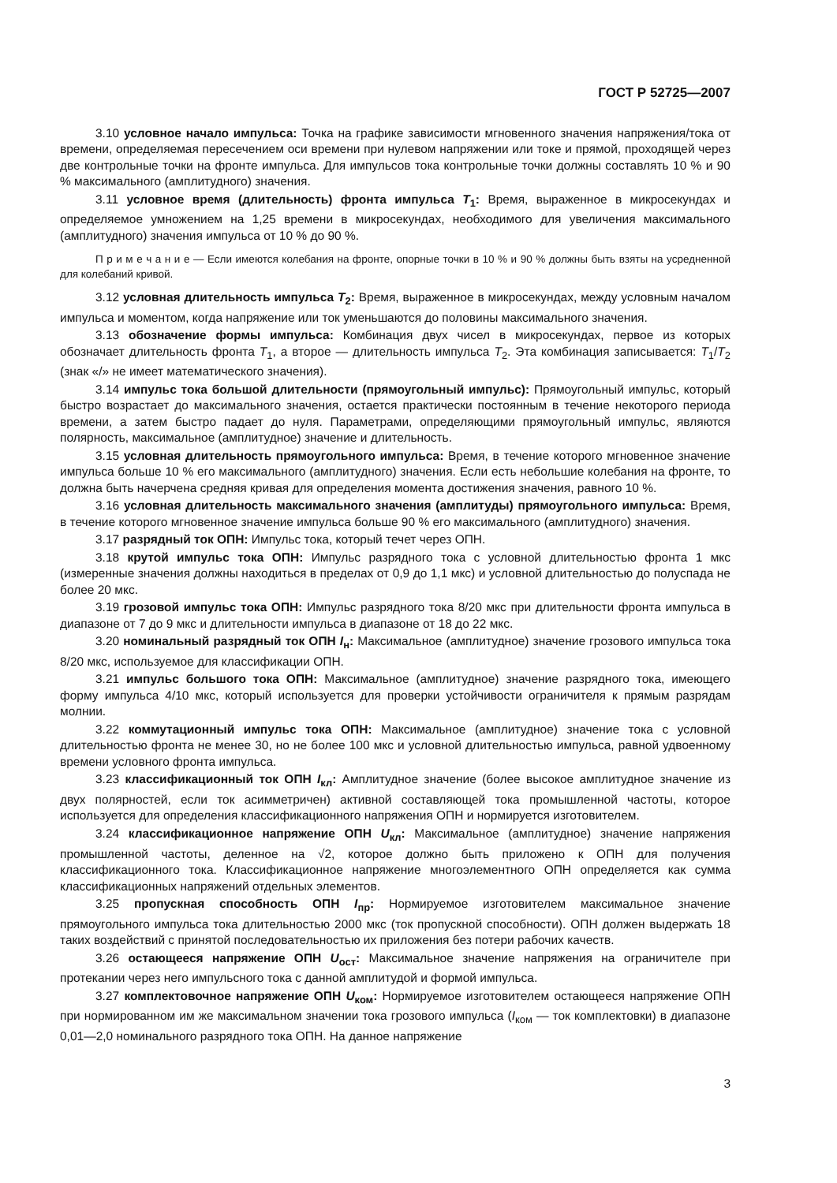ГОСТ Р 52725—2007
3.10 условное начало импульса: Точка на графике зависимости мгновенного значения напряжения/тока от времени, определяемая пересечением оси времени при нулевом напряжении или токе и прямой, проходящей через две контрольные точки на фронте импульса. Для импульсов тока контрольные точки должны составлять 10 % и 90 % максимального (амплитудного) значения.
3.11 условное время (длительность) фронта импульса T<sub>1</sub>: Время, выраженное в микросекундах и определяемое умножением на 1,25 времени в микросекундах, необходимого для увеличения максимального (амплитудного) значения импульса от 10 % до 90 %.
П р и м е ч а н и е — Если имеются колебания на фронте, опорные точки в 10 % и 90 % должны быть взяты на усредненной для колебаний кривой.
3.12 условная длительность импульса T<sub>2</sub>: Время, выраженное в микросекундах, между условным началом импульса и моментом, когда напряжение или ток уменьшаются до половины максимального значения.
3.13 обозначение формы импульса: Комбинация двух чисел в микросекундах, первое из которых обозначает длительность фронта T<sub>1</sub>, а второе — длительность импульса T<sub>2</sub>. Эта комбинация записывается: T<sub>1</sub>/T<sub>2</sub> (знак «/» не имеет математического значения).
3.14 импульс тока большой длительности (прямоугольный импульс): Прямоугольный импульс, который быстро возрастает до максимального значения, остается практически постоянным в течение некоторого периода времени, а затем быстро падает до нуля. Параметрами, определяющими прямоугольный импульс, являются полярность, максимальное (амплитудное) значение и длительность.
3.15 условная длительность прямоугольного импульса: Время, в течение которого мгновенное значение импульса больше 10 % его максимального (амплитудного) значения. Если есть небольшие колебания на фронте, то должна быть начерчена средняя кривая для определения момента достижения значения, равного 10 %.
3.16 условная длительность максимального значения (амплитуды) прямоугольного импульса: Время, в течение которого мгновенное значение импульса больше 90 % его максимального (амплитудного) значения.
3.17 разрядный ток ОПН: Импульс тока, который течет через ОПН.
3.18 крутой импульс тока ОПН: Импульс разрядного тока с условной длительностью фронта 1 мкс (измеренные значения должны находиться в пределах от 0,9 до 1,1 мкс) и условной длительностью до полуспада не более 20 мкс.
3.19 грозовой импульс тока ОПН: Импульс разрядного тока 8/20 мкс при длительности фронта импульса в диапазоне от 7 до 9 мкс и длительности импульса в диапазоне от 18 до 22 мкс.
3.20 номинальный разрядный ток ОПН I<sub>н</sub>: Максимальное (амплитудное) значение грозового импульса тока 8/20 мкс, используемое для классификации ОПН.
3.21 импульс большого тока ОПН: Максимальное (амплитудное) значение разрядного тока, имеющего форму импульса 4/10 мкс, который используется для проверки устойчивости ограничителя к прямым разрядам молнии.
3.22 коммутационный импульс тока ОПН: Максимальное (амплитудное) значение тока с условной длительностью фронта не менее 30, но не более 100 мкс и условной длительностью импульса, равной удвоенному времени условного фронта импульса.
3.23 классификационный ток ОПН I<sub>кл</sub>: Амплитудное значение (более высокое амплитудное значение из двух полярностей, если ток асимметричен) активной составляющей тока промышленной частоты, которое используется для определения классификационного напряжения ОПН и нормируется изготовителем.
3.24 классификационное напряжение ОПН U<sub>кл</sub>: Максимальное (амплитудное) значение напряжения промышленной частоты, деленное на √2, которое должно быть приложено к ОПН для получения классификационного тока. Классификационное напряжение многоэлементного ОПН определяется как сумма классификационных напряжений отдельных элементов.
3.25 пропускная способность ОПН I<sub>пр</sub>: Нормируемое изготовителем максимальное значение прямоугольного импульса тока длительностью 2000 мкс (ток пропускной способности). ОПН должен выдержать 18 таких воздействий с принятой последовательностью их приложения без потери рабочих качеств.
3.26 остающееся напряжение ОПН U<sub>ост</sub>: Максимальное значение напряжения на ограничителе при протекании через него импульсного тока с данной амплитудой и формой импульса.
3.27 комплектовочное напряжение ОПН U<sub>ком</sub>: Нормируемое изготовителем остающееся напряжение ОПН при нормированном им же максимальном значении тока грозового импульса (I<sub>ком</sub> — ток комплектовки) в диапазоне 0,01—2,0 номинального разрядного тока ОПН. На данное напряжение
3